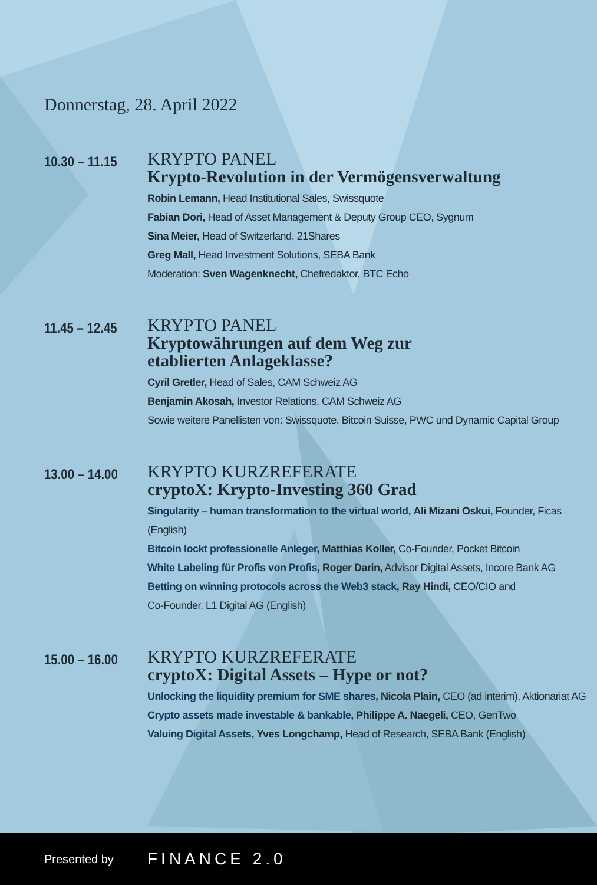Donnerstag, 28. April 2022
10.30 – 11.15
KRYPTO PANEL
Krypto-Revolution in der Vermögensverwaltung
Robin Lemann, Head Institutional Sales, Swissquote
Fabian Dori, Head of Asset Management & Deputy Group CEO, Sygnum
Sina Meier, Head of Switzerland, 21Shares
Greg Mall, Head Investment Solutions, SEBA Bank
Moderation: Sven Wagenknecht, Chefredaktor, BTC Echo
11.45 – 12.45
KRYPTO PANEL
Kryptowährungen auf dem Weg zur
etablierten Anlageklasse?
Cyril Gretler, Head of Sales, CAM Schweiz AG
Benjamin Akosah, Investor Relations, CAM Schweiz AG
Sowie weitere Panellisten von: Swissquote, Bitcoin Suisse, PWC und Dynamic Capital Group
13.00 – 14.00
KRYPTO KURZREFERATE
cryptoX: Krypto-Investing 360 Grad
Singularity – human transformation to the virtual world, Ali Mizani Oskui, Founder, Ficas (English)
Bitcoin lockt professionelle Anleger, Matthias Koller, Co-Founder, Pocket Bitcoin
White Labeling für Profis von Profis, Roger Darin, Advisor Digital Assets, Incore Bank AG
Betting on winning protocols across the Web3 stack, Ray Hindi, CEO/CIO and
Co-Founder, L1 Digital AG (English)
15.00 – 16.00
KRYPTO KURZREFERATE
cryptoX: Digital Assets – Hype or not?
Unlocking the liquidity premium for SME shares, Nicola Plain, CEO (ad interim), Aktionariat AG
Crypto assets made investable & bankable, Philippe A. Naegeli, CEO, GenTwo
Valuing Digital Assets, Yves Longchamp, Head of Research, SEBA Bank (English)
Presented by FINANCE 2.0